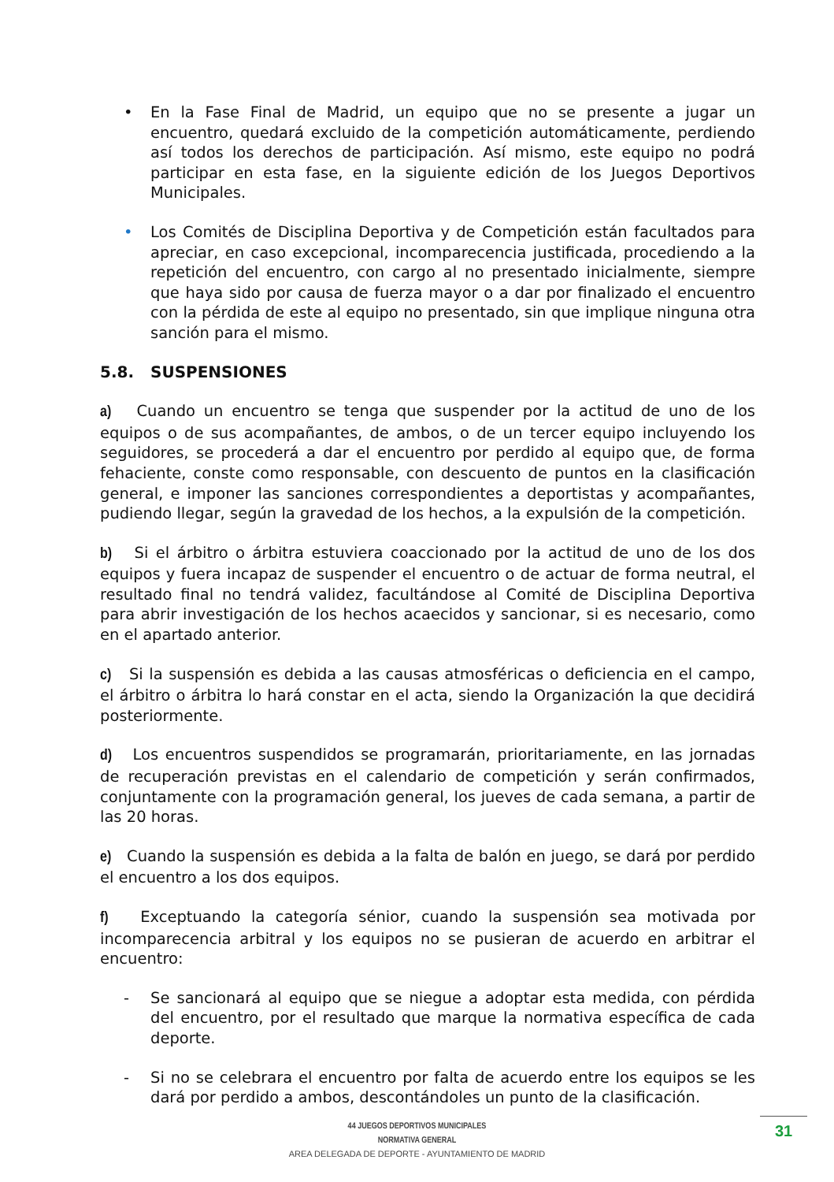• En la Fase Final de Madrid, un equipo que no se presente a jugar un encuentro, quedará excluido de la competición automáticamente, perdiendo así todos los derechos de participación. Así mismo, este equipo no podrá participar en esta fase, en la siguiente edición de los Juegos Deportivos Municipales.
• Los Comités de Disciplina Deportiva y de Competición están facultados para apreciar, en caso excepcional, incomparecencia justificada, procediendo a la repetición del encuentro, con cargo al no presentado inicialmente, siempre que haya sido por causa de fuerza mayor o a dar por finalizado el encuentro con la pérdida de este al equipo no presentado, sin que implique ninguna otra sanción para el mismo.
5.8. SUSPENSIONES
a) Cuando un encuentro se tenga que suspender por la actitud de uno de los equipos o de sus acompañantes, de ambos, o de un tercer equipo incluyendo los seguidores, se procederá a dar el encuentro por perdido al equipo que, de forma fehaciente, conste como responsable, con descuento de puntos en la clasificación general, e imponer las sanciones correspondientes a deportistas y acompañantes, pudiendo llegar, según la gravedad de los hechos, a la expulsión de la competición.
b) Si el árbitro o árbitra estuviera coaccionado por la actitud de uno de los dos equipos y fuera incapaz de suspender el encuentro o de actuar de forma neutral, el resultado final no tendrá validez, facultándose al Comité de Disciplina Deportiva para abrir investigación de los hechos acaecidos y sancionar, si es necesario, como en el apartado anterior.
c) Si la suspensión es debida a las causas atmosféricas o deficiencia en el campo, el árbitro o árbitra lo hará constar en el acta, siendo la Organización la que decidirá posteriormente.
d) Los encuentros suspendidos se programarán, prioritariamente, en las jornadas de recuperación previstas en el calendario de competición y serán confirmados, conjuntamente con la programación general, los jueves de cada semana, a partir de las 20 horas.
e) Cuando la suspensión es debida a la falta de balón en juego, se dará por perdido el encuentro a los dos equipos.
f) Exceptuando la categoría sénior, cuando la suspensión sea motivada por incomparecencia arbitral y los equipos no se pusieran de acuerdo en arbitrar el encuentro:
- Se sancionará al equipo que se niegue a adoptar esta medida, con pérdida del encuentro, por el resultado que marque la normativa específica de cada deporte.
- Si no se celebrara el encuentro por falta de acuerdo entre los equipos se les dará por perdido a ambos, descontándoles un punto de la clasificación.
44 JUEGOS DEPORTIVOS MUNICIPALES
NORMATIVA GENERAL
AREA DELEGADA DE DEPORTE - AYUNTAMIENTO DE MADRID
31